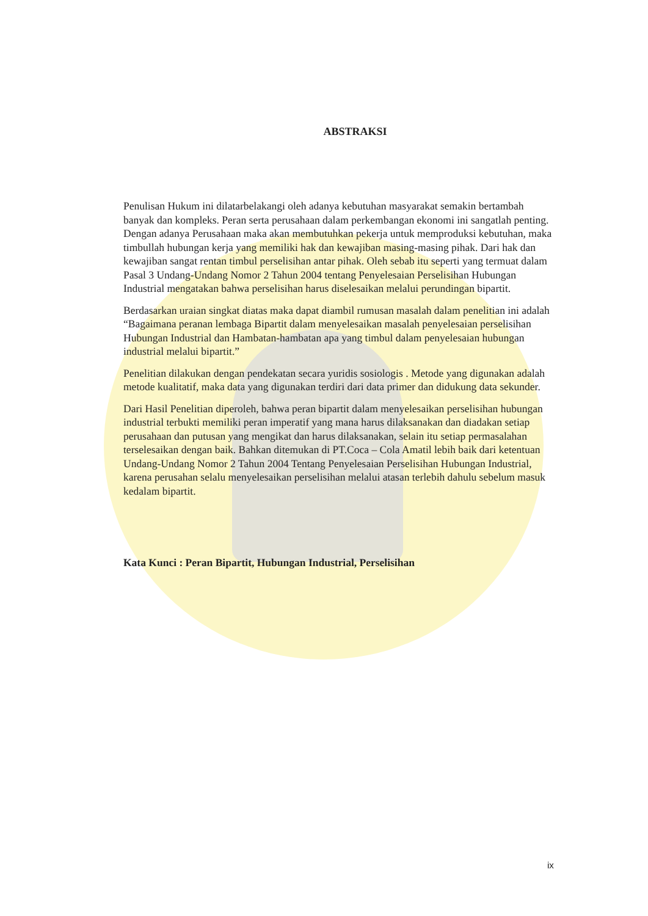ABSTRAKSI
Penulisan Hukum ini dilatarbelakangi oleh adanya kebutuhan masyarakat semakin bertambah banyak dan kompleks. Peran serta perusahaan dalam perkembangan ekonomi ini sangatlah penting. Dengan adanya Perusahaan maka akan membutuhkan pekerja untuk memproduksi kebutuhan, maka timbullah hubungan kerja yang memiliki hak dan kewajiban masing-masing pihak. Dari hak dan kewajiban sangat rentan timbul perselisihan antar pihak. Oleh sebab itu seperti yang termuat dalam Pasal 3 Undang-Undang Nomor 2 Tahun 2004 tentang Penyelesaian Perselisihan Hubungan Industrial mengatakan bahwa perselisihan harus diselesaikan melalui perundingan bipartit.
Berdasarkan uraian singkat diatas maka dapat diambil rumusan masalah dalam penelitian ini adalah “Bagaimana peranan lembaga Bipartit dalam menyelesaikan masalah penyelesaian perselisihan Hubungan Industrial dan Hambatan-hambatan apa yang timbul dalam penyelesaian hubungan industrial melalui bipartit.”
Penelitian dilakukan dengan pendekatan secara yuridis sosiologis . Metode yang digunakan adalah metode kualitatif, maka data yang digunakan terdiri dari data primer dan didukung data sekunder.
Dari Hasil Penelitian diperoleh, bahwa peran bipartit dalam menyelesaikan perselisihan hubungan industrial terbukti memiliki peran imperatif yang mana harus dilaksanakan dan diadakan setiap perusahaan dan putusan yang mengikat dan harus dilaksanakan, selain itu setiap permasalahan terselesaikan dengan baik. Bahkan ditemukan di PT.Coca – Cola Amatil lebih baik dari ketentuan Undang-Undang Nomor 2 Tahun 2004 Tentang Penyelesaian Perselisihan Hubungan Industrial, karena perusahan selalu menyelesaikan perselisihan melalui atasan terlebih dahulu sebelum masuk kedalam bipartit.
Kata Kunci : Peran Bipartit, Hubungan Industrial, Perselisihan
ix